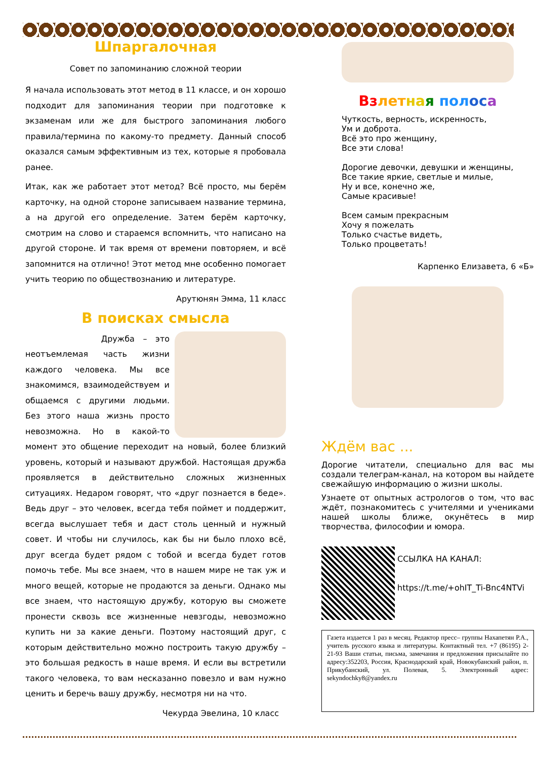Шпаргалочная
Совет по запоминанию сложной теории
Я начала использовать этот метод в 11 классе, и он хорошо подходит для запоминания теории при подготовке к экзаменам или же для быстрого запоминания любого правила/термина по какому-то предмету. Данный способ оказался самым эффективным из тех, которые я пробовала ранее.
Итак, как же работает этот метод? Всё просто, мы берём карточку, на одной стороне записываем название термина, а на другой его определение. Затем берём карточку, смотрим на слово и стараемся вспомнить, что написано на другой стороне. И так время от времени повторяем, и всё запомнится на отлично! Этот метод мне особенно помогает учить теорию по обществознанию и литературе.
Арутюнян Эмма, 11 класс
В поисках смысла
Дружба – это неотъемлемая часть жизни каждого человека. Мы все знакомимся, взаимодействуем и общаемся с другими людьми. Без этого наша жизнь просто невозможна. Но в какой-то момент это общение переходит на новый, более близкий уровень, который и называют дружбой. Настоящая дружба проявляется в действительно сложных жизненных ситуациях. Недаром говорят, что «друг познается в беде». Ведь друг – это человек, всегда тебя поймет и поддержит, всегда выслушает тебя и даст столь ценный и нужный совет. И чтобы ни случилось, как бы ни было плохо всё, друг всегда будет рядом с тобой и всегда будет готов помочь тебе. Мы все знаем, что в нашем мире не так уж и много вещей, которые не продаются за деньги. Однако мы все знаем, что настоящую дружбу, которую вы сможете пронести сквозь все жизненные невзгоды, невозможно купить ни за какие деньги. Поэтому настоящий друг, с которым действительно можно построить такую дружбу – это большая редкость в наше время. И если вы встретили такого человека, то вам несказанно повезло и вам нужно ценить и беречь вашу дружбу, несмотря ни на что.
Чекурда Эвелина, 10 класс
Вз лет на я пол ос а
Чуткость, верность, искренность,
Ум и доброта.
Всё это про женщину,
Все эти слова!
Дорогие девочки, девушки и женщины,
Все такие яркие, светлые и милые,
Ну и все, конечно же,
Самые красивые!
Всем самым прекрасным
Хочу я пожелать
Только счастье видеть,
Только процветать!
Карпенко Елизавета, 6 «Б»
Ждём вас ...
Дорогие читатели, специально для вас мы создали телеграм-канал, на котором вы найдете свежайшую информацию о жизни школы.
Узнаете от опытных астрологов о том, что вас ждёт, познакомитесь с учителями и учениками нашей школы ближе, окунётесь в мир творчества, философии и юмора.
ССЫЛКА НА КАНАЛ:
https://t.me/+ohIT_Ti-Bnc4NTVi
Газета издается 1 раз в месяц. Редактор пресс– группы Нахапетян Р.А., учитель русского языка и литературы. Контактный тел. +7 (86195) 2-21-93 Ваши статьи, письма, замечания и предложения присылайте по адресу:352203, Россия, Краснодарский край, Новокубанский район, п. Прикубанский, ул. Полевая, 5. Электронный адрес: sekyndochky8@yandex.ru